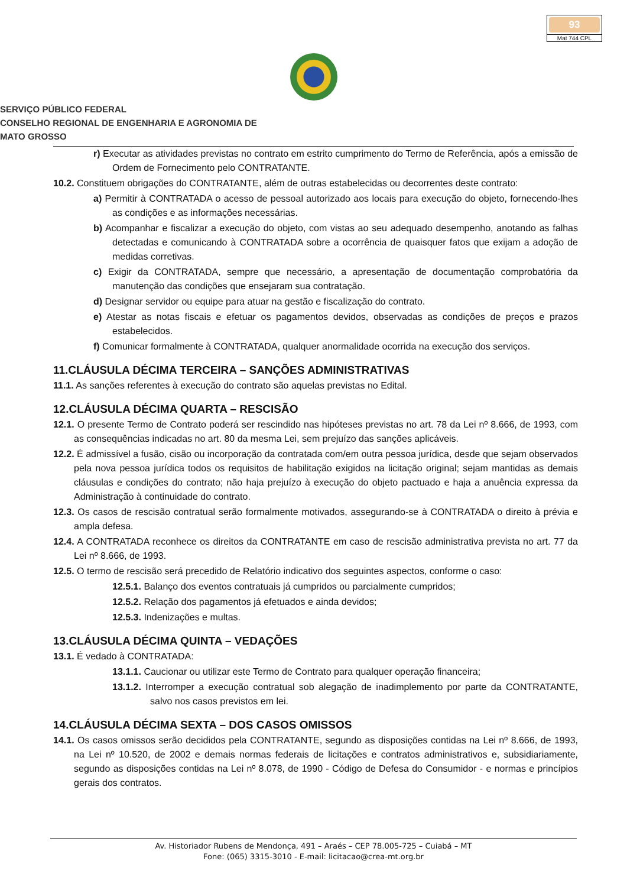93
Mat 744 CPL
SERVIÇO PÚBLICO FEDERAL
CONSELHO REGIONAL DE ENGENHARIA E AGRONOMIA DE
MATO GROSSO
r) Executar as atividades previstas no contrato em estrito cumprimento do Termo de Referência, após a emissão de Ordem de Fornecimento pelo CONTRATANTE.
10.2. Constituem obrigações do CONTRATANTE, além de outras estabelecidas ou decorrentes deste contrato:
a) Permitir à CONTRATADA o acesso de pessoal autorizado aos locais para execução do objeto, fornecendo-lhes as condições e as informações necessárias.
b) Acompanhar e fiscalizar a execução do objeto, com vistas ao seu adequado desempenho, anotando as falhas detectadas e comunicando à CONTRATADA sobre a ocorrência de quaisquer fatos que exijam a adoção de medidas corretivas.
c) Exigir da CONTRATADA, sempre que necessário, a apresentação de documentação comprobatória da manutenção das condições que ensejaram sua contratação.
d) Designar servidor ou equipe para atuar na gestão e fiscalização do contrato.
e) Atestar as notas fiscais e efetuar os pagamentos devidos, observadas as condições de preços e prazos estabelecidos.
f) Comunicar formalmente à CONTRATADA, qualquer anormalidade ocorrida na execução dos serviços.
11.CLÁUSULA DÉCIMA TERCEIRA – SANÇÕES ADMINISTRATIVAS
11.1. As sanções referentes à execução do contrato são aquelas previstas no Edital.
12.CLÁUSULA DÉCIMA QUARTA – RESCISÃO
12.1. O presente Termo de Contrato poderá ser rescindido nas hipóteses previstas no art. 78 da Lei nº 8.666, de 1993, com as consequências indicadas no art. 80 da mesma Lei, sem prejuízo das sanções aplicáveis.
12.2. É admissível a fusão, cisão ou incorporação da contratada com/em outra pessoa jurídica, desde que sejam observados pela nova pessoa jurídica todos os requisitos de habilitação exigidos na licitação original; sejam mantidas as demais cláusulas e condições do contrato; não haja prejuízo à execução do objeto pactuado e haja a anuência expressa da Administração à continuidade do contrato.
12.3. Os casos de rescisão contratual serão formalmente motivados, assegurando-se à CONTRATADA o direito à prévia e ampla defesa.
12.4. A CONTRATADA reconhece os direitos da CONTRATANTE em caso de rescisão administrativa prevista no art. 77 da Lei nº 8.666, de 1993.
12.5. O termo de rescisão será precedido de Relatório indicativo dos seguintes aspectos, conforme o caso:
12.5.1. Balanço dos eventos contratuais já cumpridos ou parcialmente cumpridos;
12.5.2. Relação dos pagamentos já efetuados e ainda devidos;
12.5.3. Indenizações e multas.
13.CLÁUSULA DÉCIMA QUINTA – VEDAÇÕES
13.1. É vedado à CONTRATADA:
13.1.1. Caucionar ou utilizar este Termo de Contrato para qualquer operação financeira;
13.1.2. Interromper a execução contratual sob alegação de inadimplemento por parte da CONTRATANTE, salvo nos casos previstos em lei.
14.CLÁUSULA DÉCIMA SEXTA – DOS CASOS OMISSOS
14.1. Os casos omissos serão decididos pela CONTRATANTE, segundo as disposições contidas na Lei nº 8.666, de 1993, na Lei nº 10.520, de 2002 e demais normas federais de licitações e contratos administrativos e, subsidiariamente, segundo as disposições contidas na Lei nº 8.078, de 1990 - Código de Defesa do Consumidor - e normas e princípios gerais dos contratos.
Av. Historiador Rubens de Mendonça, 491 – Araés – CEP 78.005-725 – Cuiabá – MT
Fone: (065) 3315-3010 - E-mail: licitacao@crea-mt.org.br